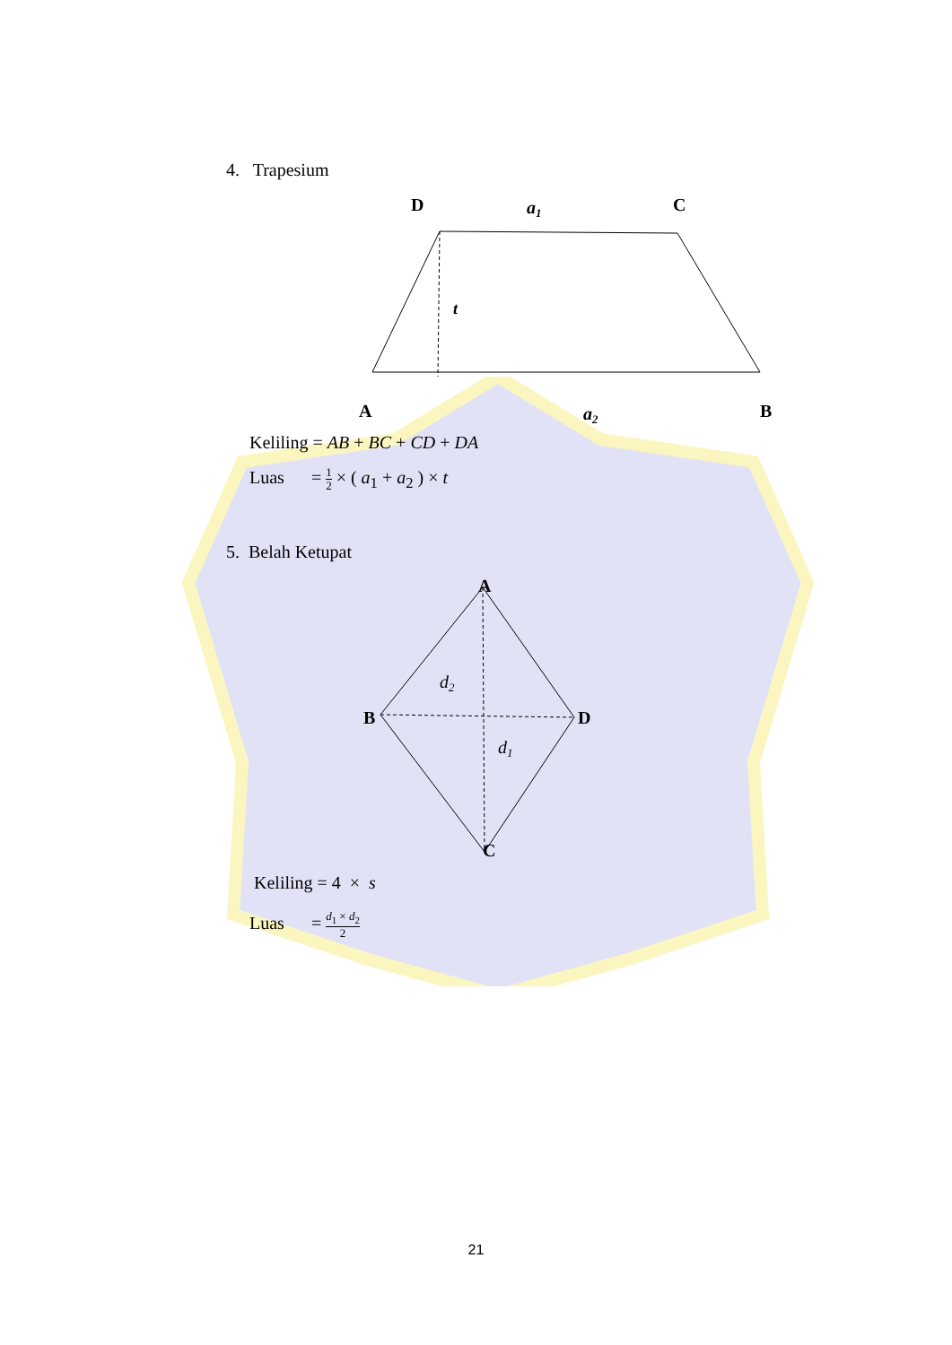4. Trapesium
D
a1
C
t
A
a2
B
Keliling = AB + BC + CD + DA
Luas = 1 2 × ( a<sub>1</sub> + a<sub>2</sub> ) × t
5. Belah Ketupat
A
d2
B
D
d1
C
Keliling = 4 × s
Luas = d<sub>1</sub> × d<sub>2</sub> 2
21